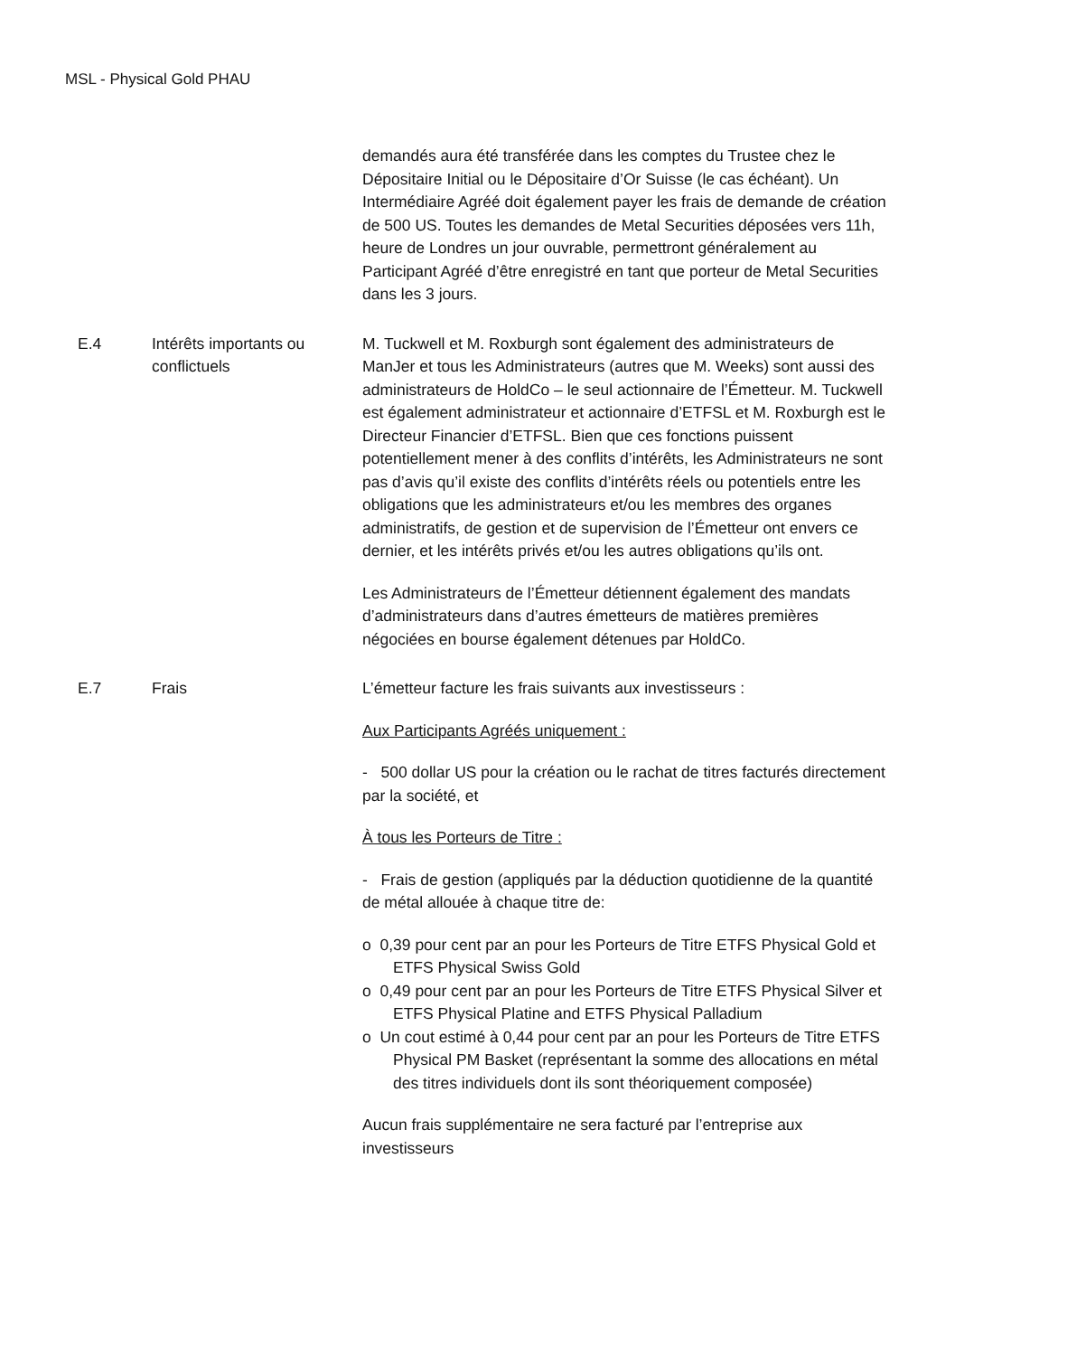MSL - Physical Gold PHAU
demandés aura été transférée dans les comptes du Trustee chez le Dépositaire Initial ou le Dépositaire d’Or Suisse (le cas échéant). Un Intermédiaire Agréé doit également payer les frais de demande de création de 500 US. Toutes les demandes de Metal Securities déposées vers 11h, heure de Londres un jour ouvrable, permettront généralement au Participant Agréé d’être enregistré en tant que porteur de Metal Securities dans les 3 jours.
E.4 Intérêts importants ou conflictuels
M. Tuckwell et M. Roxburgh sont également des administrateurs de ManJer et tous les Administrateurs (autres que M. Weeks) sont aussi des administrateurs de HoldCo – le seul actionnaire de l’Émetteur. M. Tuckwell est également administrateur et actionnaire d’ETFSL et M. Roxburgh est le Directeur Financier d’ETFSL. Bien que ces fonctions puissent potentiellement mener à des conflits d’intérêts, les Administrateurs ne sont pas d’avis qu’il existe des conflits d’intérêts réels ou potentiels entre les obligations que les administrateurs et/ou les membres des organes administratifs, de gestion et de supervision de l’Émetteur ont envers ce dernier, et les intérêts privés et/ou les autres obligations qu’ils ont.
Les Administrateurs de l’Émetteur détiennent également des mandats d’administrateurs dans d’autres émetteurs de matières premières négociées en bourse également détenues par HoldCo.
E.7 Frais L’émetteur facture les frais suivants aux investisseurs :
Aux Participants Agréés uniquement :
- 500 dollar US pour la création ou le rachat de titres facturés directement par la société, et
À tous les Porteurs de Titre :
- Frais de gestion (appliqués par la déduction quotidienne de la quantité de métal allouée à chaque titre de:
o 0,39 pour cent par an pour les Porteurs de Titre ETFS Physical Gold et ETFS Physical Swiss Gold
o 0,49 pour cent par an pour les Porteurs de Titre ETFS Physical Silver et ETFS Physical Platine and ETFS Physical Palladium
o Un cout estimé à 0,44 pour cent par an pour les Porteurs de Titre ETFS Physical PM Basket (représentant la somme des allocations en métal des titres individuels dont ils sont théoriquement composée)
Aucun frais supplémentaire ne sera facturé par l’entreprise aux investisseurs